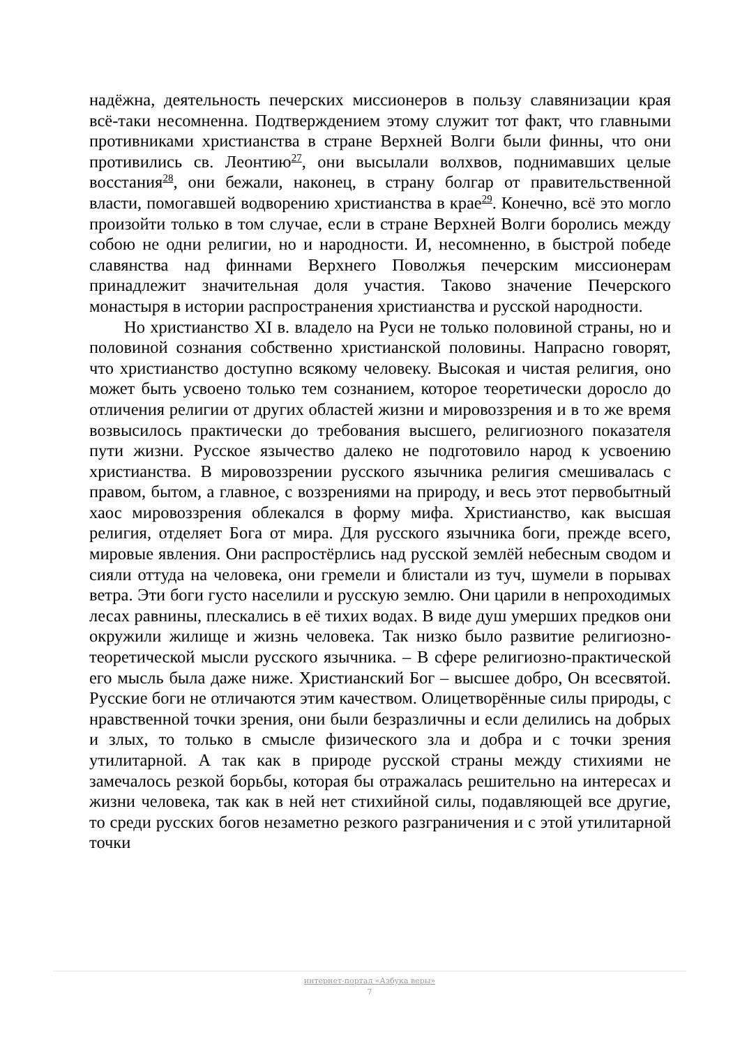надёжна, деятельность печерских миссионеров в пользу славянизации края всё-таки несомненна. Подтверждением этому служит тот факт, что главными противниками христианства в стране Верхней Волги были финны, что они противились св. Леонтию<sup>27</sup>, они высылали волхвов, поднимавших целые восстания<sup>28</sup>, они бежали, наконец, в страну болгар от правительственной власти, помогавшей водворению христианства в крае<sup>29</sup>. Конечно, всё это могло произойти только в том случае, если в стране Верхней Волги боролись между собою не одни религии, но и народности. И, несомненно, в быстрой победе славянства над финнами Верхнего Поволжья печерским миссионерам принадлежит значительная доля участия. Таково значение Печерского монастыря в истории распространения христианства и русской народности.
Но христианство XI в. владело на Руси не только половиной страны, но и половиной сознания собственно христианской половины. Напрасно говорят, что христианство доступно всякому человеку. Высокая и чистая религия, оно может быть усвоено только тем сознанием, которое теоретически доросло до отличения религии от других областей жизни и мировоззрения и в то же время возвысилось практически до требования высшего, религиозного показателя пути жизни. Русское язычество далеко не подготовило народ к усвоению христианства. В мировоззрении русского язычника религия смешивалась с правом, бытом, а главное, с воззрениями на природу, и весь этот первобытный хаос мировоззрения облекался в форму мифа. Христианство, как высшая религия, отделяет Бога от мира. Для русского язычника боги, прежде всего, мировые явления. Они распростёрлись над русской землёй небесным сводом и сияли оттуда на человека, они гремели и блистали из туч, шумели в порывах ветра. Эти боги густо населили и русскую землю. Они царили в непроходимых лесах равнины, плескались в её тихих водах. В виде душ умерших предков они окружили жилище и жизнь человека. Так низко было развитие религиозно-теоретической мысли русского язычника. – В сфере религиозно-практической его мысль была даже ниже. Христианский Бог – высшее добро, Он всесвятой. Русские боги не отличаются этим качеством. Олицетворённые силы природы, с нравственной точки зрения, они были безразличны и если делились на добрых и злых, то только в смысле физического зла и добра и с точки зрения утилитарной. А так как в природе русской страны между стихиями не замечалось резкой борьбы, которая бы отражалась решительно на интересах и жизни человека, так как в ней нет стихийной силы, подавляющей все другие, то среди русских богов незаметно резкого разграничения и с этой утилитарной точки
интернет-портал «Азбука веры»
7